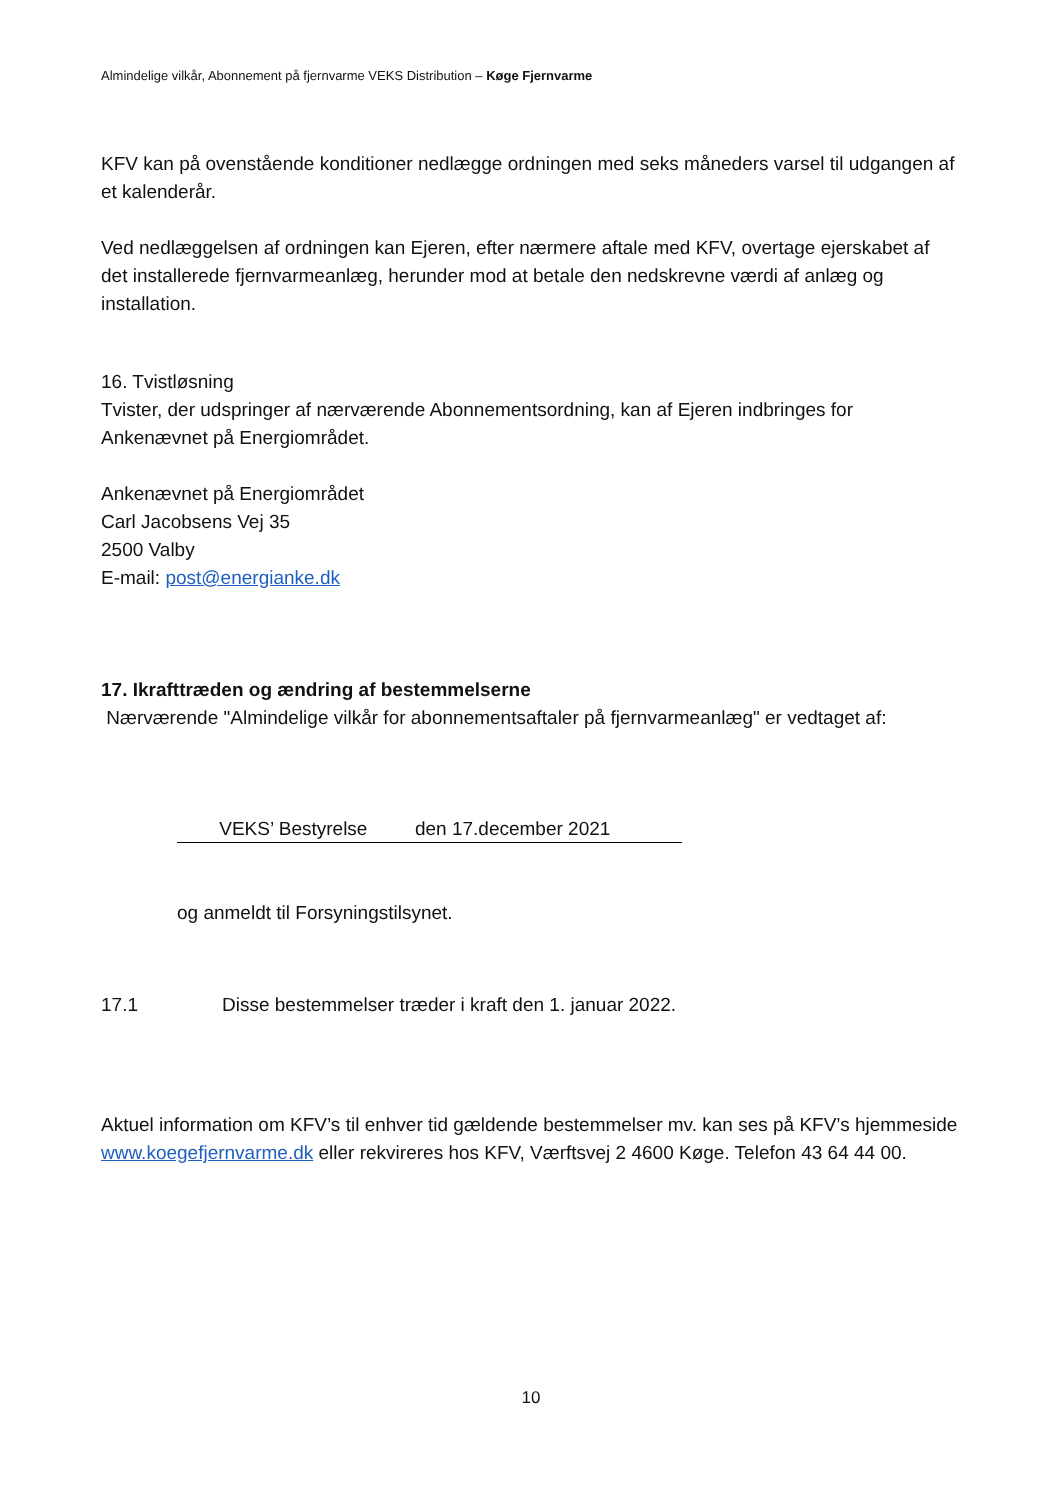Almindelige vilkår, Abonnement på fjernvarme VEKS Distribution – Køge Fjernvarme
KFV kan på ovenstående konditioner nedlægge ordningen med seks måneders varsel til udgangen af et kalenderår.
Ved nedlæggelsen af ordningen kan Ejeren, efter nærmere aftale med KFV, overtage ejerskabet af det installerede fjernvarmeanlæg, herunder mod at betale den nedskrevne værdi af anlæg og installation.
16. Tvistløsning
Tvister, der udspringer af nærværende Abonnementsordning, kan af Ejeren indbringes for Ankenævnet på Energiområdet.
Ankenævnet på Energiområdet
Carl Jacobsens Vej 35
2500 Valby
E-mail: post@energianke.dk
17. Ikrafttræden og ændring af bestemmelserne
Nærværende "Almindelige vilkår for abonnementsaftaler på fjernvarmeanlæg" er vedtaget af:
VEKS’ Bestyrelse den 17.december 2021
og anmeldt til Forsyningstilsynet.
17.1 Disse bestemmelser træder i kraft den 1. januar 2022.
Aktuel information om KFV’s til enhver tid gældende bestemmelser mv. kan ses på KFV’s hjemmeside www.koegefjernvarme.dk eller rekvireres hos KFV, Værftsvej 2 4600 Køge. Telefon 43 64 44 00.
10